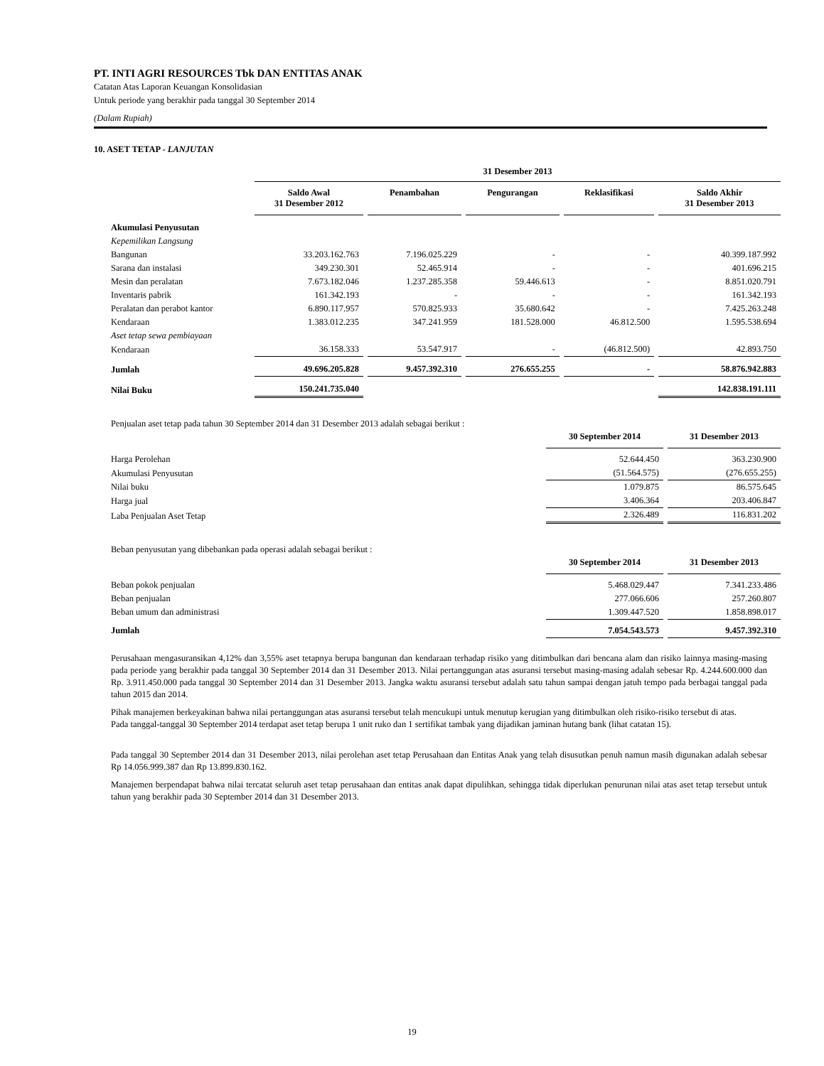PT. INTI AGRI RESOURCES Tbk DAN ENTITAS ANAK
Catatan Atas Laporan Keuangan Konsolidasian
Untuk periode yang berakhir pada tanggal 30 September 2014
(Dalam Rupiah)
10. ASET TETAP - LANJUTAN
| | 31 Desember 2013 | | | | |
| --- | --- | --- | --- | --- | --- |
| | Saldo Awal 31 Desember 2012 | Penambahan | Pengurangan | Reklasifikasi | Saldo Akhir 31 Desember 2013 |
| Akumulasi Penyusutan | | | | | |
| Kepemilikan Langsung | | | | | |
| Bangunan | 33.203.162.763 | 7.196.025.229 | - | - | 40.399.187.992 |
| Sarana dan instalasi | 349.230.301 | 52.465.914 | - | - | 401.696.215 |
| Mesin dan peralatan | 7.673.182.046 | 1.237.285.358 | 59.446.613 | - | 8.851.020.791 |
| Inventaris pabrik | 161.342.193 | - | - | - | 161.342.193 |
| Peralatan dan perabot kantor | 6.890.117.957 | 570.825.933 | 35.680.642 | - | 7.425.263.248 |
| Kendaraan | 1.383.012.235 | 347.241.959 | 181.528.000 | 46.812.500 | 1.595.538.694 |
| Aset tetap sewa pembiayaan | | | | | |
| Kendaraan | 36.158.333 | 53.547.917 | - | (46.812.500) | 42.893.750 |
| Jumlah | 49.696.205.828 | 9.457.392.310 | 276.655.255 | - | 58.876.942.883 |
| Nilai Buku | 150.241.735.040 | | | | 142.838.191.111 |
Penjualan aset tetap pada tahun 30 September 2014 dan 31 Desember 2013 adalah sebagai berikut :
| | 30 September 2014 | 31 Desember 2013 |
| --- | --- | --- |
| Harga Perolehan | 52.644.450 | 363.230.900 |
| Akumulasi Penyusutan | (51.564.575) | (276.655.255) |
| Nilai buku | 1.079.875 | 86.575.645 |
| Harga jual | 3.406.364 | 203.406.847 |
| Laba Penjualan Aset Tetap | 2.326.489 | 116.831.202 |
Beban penyusutan yang dibebankan pada operasi adalah sebagai berikut :
| | 30 September 2014 | 31 Desember 2013 |
| --- | --- | --- |
| Beban pokok penjualan | 5.468.029.447 | 7.341.233.486 |
| Beban penjualan | 277.066.606 | 257.260.807 |
| Beban umum dan administrasi | 1.309.447.520 | 1.858.898.017 |
| Jumlah | 7.054.543.573 | 9.457.392.310 |
Perusahaan mengasuransikan 4,12% dan 3,55% aset tetapnya berupa bangunan dan kendaraan terhadap risiko yang ditimbulkan dari bencana alam dan risiko lainnya masing-masing pada periode yang berakhir pada tanggal 30 September 2014 dan 31 Desember 2013. Nilai pertanggungan atas asuransi tersebut masing-masing adalah sebesar Rp. 4.244.600.000 dan Rp. 3.911.450.000 pada tanggal 30 September 2014 dan 31 Desember 2013. Jangka waktu asuransi tersebut adalah satu tahun sampai dengan jatuh tempo pada berbagai tanggal pada tahun 2015 dan 2014.
Pihak manajemen berkeyakinan bahwa nilai pertanggungan atas asuransi tersebut telah mencukupi untuk menutup kerugian yang ditimbulkan oleh risiko-risiko tersebut di atas.
Pada tanggal-tanggal 30 September 2014 terdapat aset tetap berupa 1 unit ruko dan 1 sertifikat tambak yang dijadikan jaminan hutang bank (lihat catatan 15).
Pada tanggal 30 September 2014 dan 31 Desember 2013, nilai perolehan aset tetap Perusahaan dan Entitas Anak yang telah disusutkan penuh namun masih digunakan adalah sebesar Rp 14.056.999.387 dan Rp 13.899.830.162.
Manajemen berpendapat bahwa nilai tercatat seluruh aset tetap perusahaan dan entitas anak dapat dipulihkan, sehingga tidak diperlukan penurunan nilai atas aset tetap tersebut untuk tahun yang berakhir pada 30 September 2014 dan 31 Desember 2013.
19